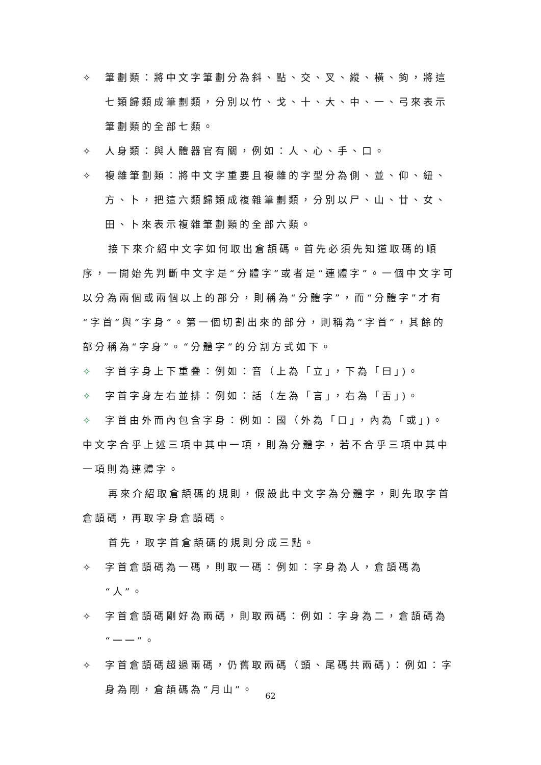✧ 筆劃類：將中文字筆劃分為斜、點、交、叉、縱、橫、鉤，將這七類歸類成筆劃類，分別以竹、戈、十、大、中、一、弓來表示筆劃類的全部七類。
✧ 人身類：與人體器官有關，例如：人、心、手、口。
✧ 複雜筆劃類：將中文字重要且複雜的字型分為側、並、仰、紐、方、卜，把這六類歸類成複雜筆劃類，分別以尸、山、廿、女、田、卜來表示複雜筆劃類的全部六類。
接下來介紹中文字如何取出倉頡碼。首先必須先知道取碼的順序，一開始先判斷中文字是“分體字”或者是“連體字”。一個中文字可以分為兩個或兩個以上的部分，則稱為“分體字”，而“分體字”才有“字首”與“字身”。第一個切割出來的部分，則稱為“字首”，其餘的部分稱為“字身”。“分體字”的分割方式如下。
✧ 字首字身上下重疊：例如：音（上為「立」，下為「曰」)。
✧ 字首字身左右並排：例如：話（左為「言」，右為「舌」)。
✧ 字首由外而內包含字身：例如：國（外為「口」，內為「或」)。
中文字合乎上述三項中其中一項，則為分體字，若不合乎三項中其中一項則為連體字。
再來介紹取倉頡碼的規則，假設此中文字為分體字，則先取字首倉頡碼，再取字身倉頡碼。
首先，取字首倉頡碼的規則分成三點。
✧ 字首倉頡碼為一碼，則取一碼：例如：字身為人，倉頡碼為“人”。
✧ 字首倉頡碼剛好為兩碼，則取兩碼：例如：字身為二，倉頡碼為“一一”。
✧ 字首倉頡碼超過兩碼，仍舊取兩碼（頭、尾碼共兩碼)：例如：字身為剛，倉頡碼為“月山”。
62